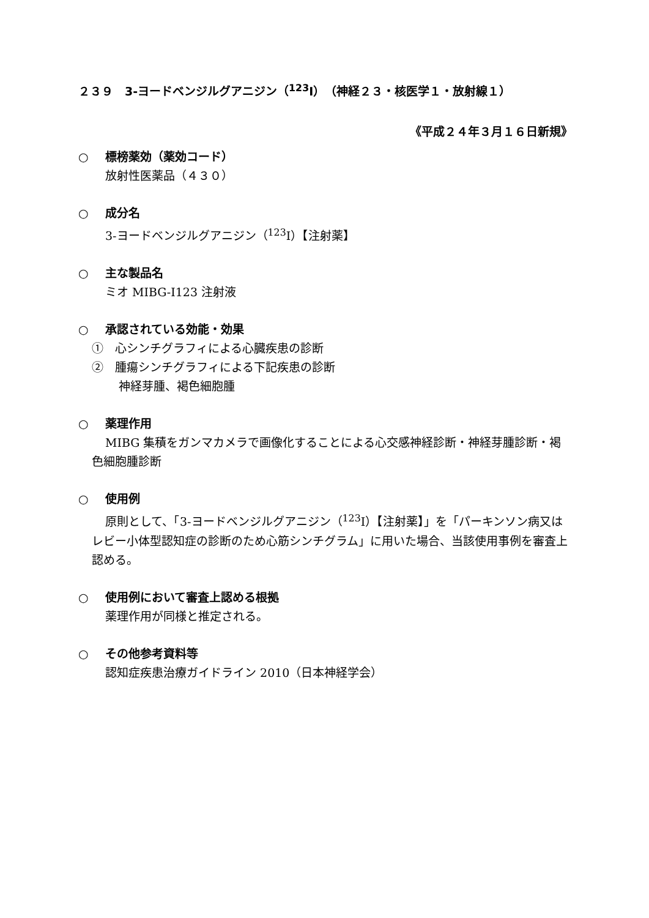２３９　3-ヨードベンジルグアニジン（<sup>123</sup>I）（神経２３・核医学１・放射線１）
《平成２４年３月１６日新規》
○ 標榜薬効（薬効コード）
放射性医薬品（４３０）
○ 成分名
3-ヨードベンジルグアニジン（<sup>123</sup>I）【注射薬】
○ 主な製品名
ミオ MIBG-I123 注射液
○ 承認されている効能・効果
①　心シンチグラフィによる心臓疾患の診断
②　腫瘍シンチグラフィによる下記疾患の診断
神経芽腫、褐色細胞腫
○ 薬理作用
MIBG 集積をガンマカメラで画像化することによる心交感神経診断・神経芽腫診断・褐色細胞腫診断
○ 使用例
原則として、「3-ヨードベンジルグアニジン（<sup>123</sup>I）【注射薬】」を「パーキンソン病又はレビー小体型認知症の診断のため心筋シンチグラム」に用いた場合、当該使用事例を審査上認める。
○ 使用例において審査上認める根拠
薬理作用が同様と推定される。
○ その他参考資料等
認知症疾患治療ガイドライン 2010（日本神経学会）